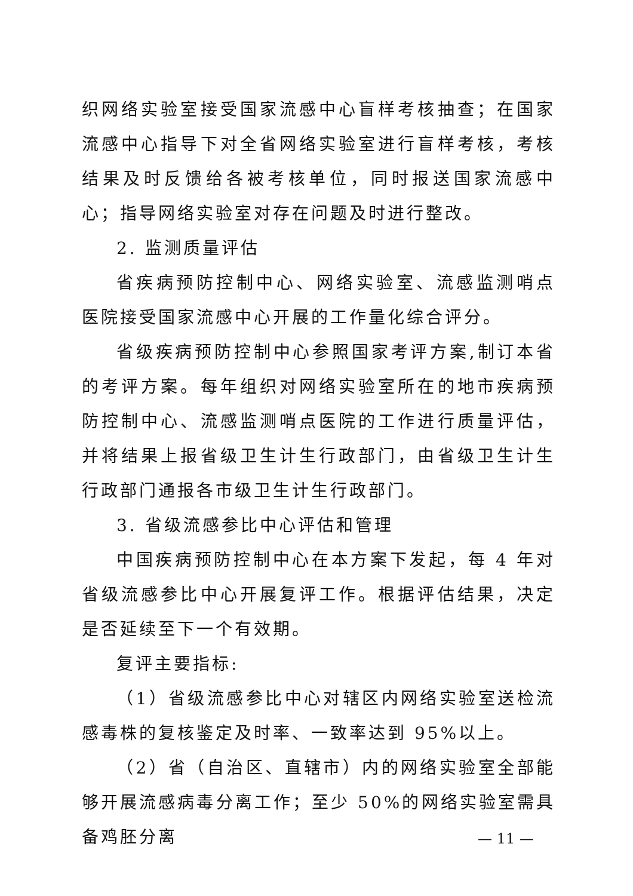织网络实验室接受国家流感中心盲样考核抽查；在国家流感中心指导下对全省网络实验室进行盲样考核，考核结果及时反馈给各被考核单位，同时报送国家流感中心；指导网络实验室对存在问题及时进行整改。
2. 监测质量评估
省疾病预防控制中心、网络实验室、流感监测哨点医院接受国家流感中心开展的工作量化综合评分。
省级疾病预防控制中心参照国家考评方案,制订本省的考评方案。每年组织对网络实验室所在的地市疾病预防控制中心、流感监测哨点医院的工作进行质量评估，并将结果上报省级卫生计生行政部门，由省级卫生计生行政部门通报各市级卫生计生行政部门。
3. 省级流感参比中心评估和管理
中国疾病预防控制中心在本方案下发起，每 4 年对省级流感参比中心开展复评工作。根据评估结果，决定是否延续至下一个有效期。
复评主要指标:
（1）省级流感参比中心对辖区内网络实验室送检流感毒株的复核鉴定及时率、一致率达到 95%以上。
（2）省（自治区、直辖市）内的网络实验室全部能够开展流感病毒分离工作；至少 50%的网络实验室需具备鸡胚分离
— 11 —